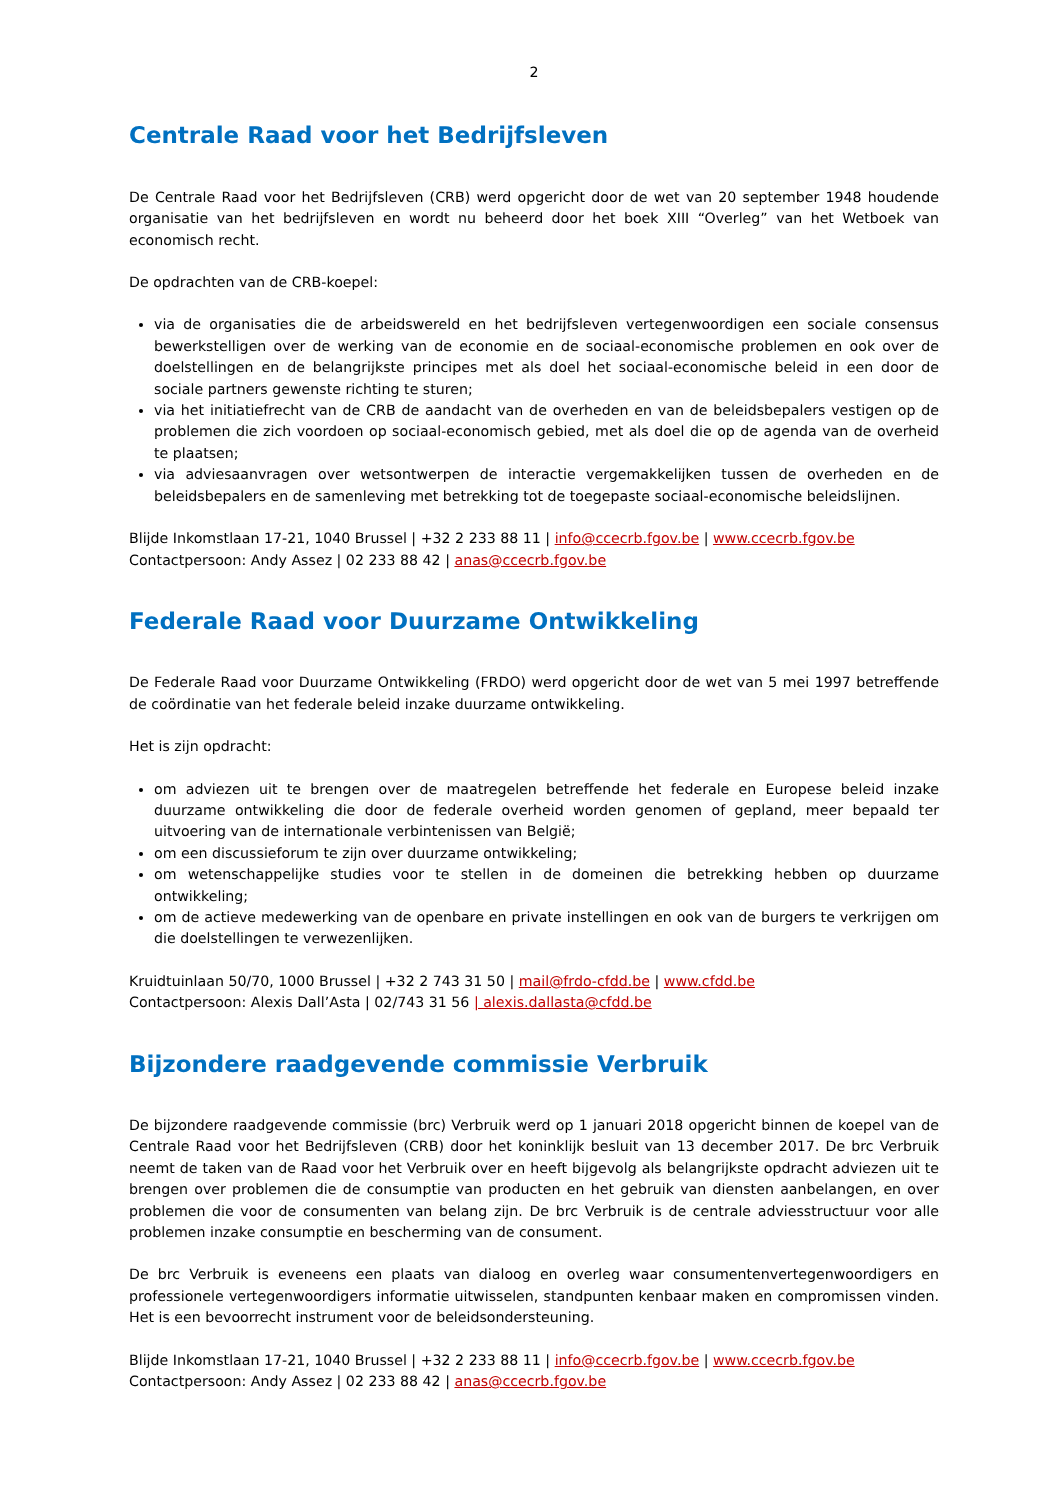2
Centrale Raad voor het Bedrijfsleven
De Centrale Raad voor het Bedrijfsleven (CRB) werd opgericht door de wet van 20 september 1948 houdende organisatie van het bedrijfsleven en wordt nu beheerd door het boek XIII “Overleg” van het Wetboek van economisch recht.
De opdrachten van de CRB-koepel:
via de organisaties die de arbeidswereld en het bedrijfsleven vertegenwoordigen een sociale consensus bewerkstelligen over de werking van de economie en de sociaal-economische problemen en ook over de doelstellingen en de belangrijkste principes met als doel het sociaal-economische beleid in een door de sociale partners gewenste richting te sturen;
via het initiatiefrecht van de CRB de aandacht van de overheden en van de beleidsbepalers vestigen op de problemen die zich voordoen op sociaal-economisch gebied, met als doel die op de agenda van de overheid te plaatsen;
via adviesaanvragen over wetsontwerpen de interactie vergemakkelijken tussen de overheden en de beleidsbepalers en de samenleving met betrekking tot de toegepaste sociaal-economische beleidslijnen.
Blijde Inkomstlaan 17-21, 1040 Brussel | +32 2 233 88 11 | info@ccecrb.fgov.be | www.ccecrb.fgov.be
Contactpersoon: Andy Assez | 02 233 88 42 | anas@ccecrb.fgov.be
Federale Raad voor Duurzame Ontwikkeling
De Federale Raad voor Duurzame Ontwikkeling (FRDO) werd opgericht door de wet van 5 mei 1997 betreffende de coördinatie van het federale beleid inzake duurzame ontwikkeling.
Het is zijn opdracht:
om adviezen uit te brengen over de maatregelen betreffende het federale en Europese beleid inzake duurzame ontwikkeling die door de federale overheid worden genomen of gepland, meer bepaald ter uitvoering van de internationale verbintenissen van België;
om een discussieforum te zijn over duurzame ontwikkeling;
om wetenschappelijke studies voor te stellen in de domeinen die betrekking hebben op duurzame ontwikkeling;
om de actieve medewerking van de openbare en private instellingen en ook van de burgers te verkrijgen om die doelstellingen te verwezenlijken.
Kruidtuinlaan 50/70, 1000 Brussel | +32 2 743 31 50 | mail@frdo-cfdd.be | www.cfdd.be
Contactpersoon: Alexis Dall’Asta | 02/743 31 56 | alexis.dallasta@cfdd.be
Bijzondere raadgevende commissie Verbruik
De bijzondere raadgevende commissie (brc) Verbruik werd op 1 januari 2018 opgericht binnen de koepel van de Centrale Raad voor het Bedrijfsleven (CRB) door het koninklijk besluit van 13 december 2017. De brc Verbruik neemt de taken van de Raad voor het Verbruik over en heeft bijgevolg als belangrijkste opdracht adviezen uit te brengen over problemen die de consumptie van producten en het gebruik van diensten aanbelangen, en over problemen die voor de consumenten van belang zijn. De brc Verbruik is de centrale adviesstructuur voor alle problemen inzake consumptie en bescherming van de consument.
De brc Verbruik is eveneens een plaats van dialoog en overleg waar consumentenvertegenwoordigers en professionele vertegenwoordigers informatie uitwisselen, standpunten kenbaar maken en compromissen vinden. Het is een bevoorrecht instrument voor de beleidsondersteuning.
Blijde Inkomstlaan 17-21, 1040 Brussel | +32 2 233 88 11 | info@ccecrb.fgov.be | www.ccecrb.fgov.be
Contactpersoon: Andy Assez | 02 233 88 42 | anas@ccecrb.fgov.be